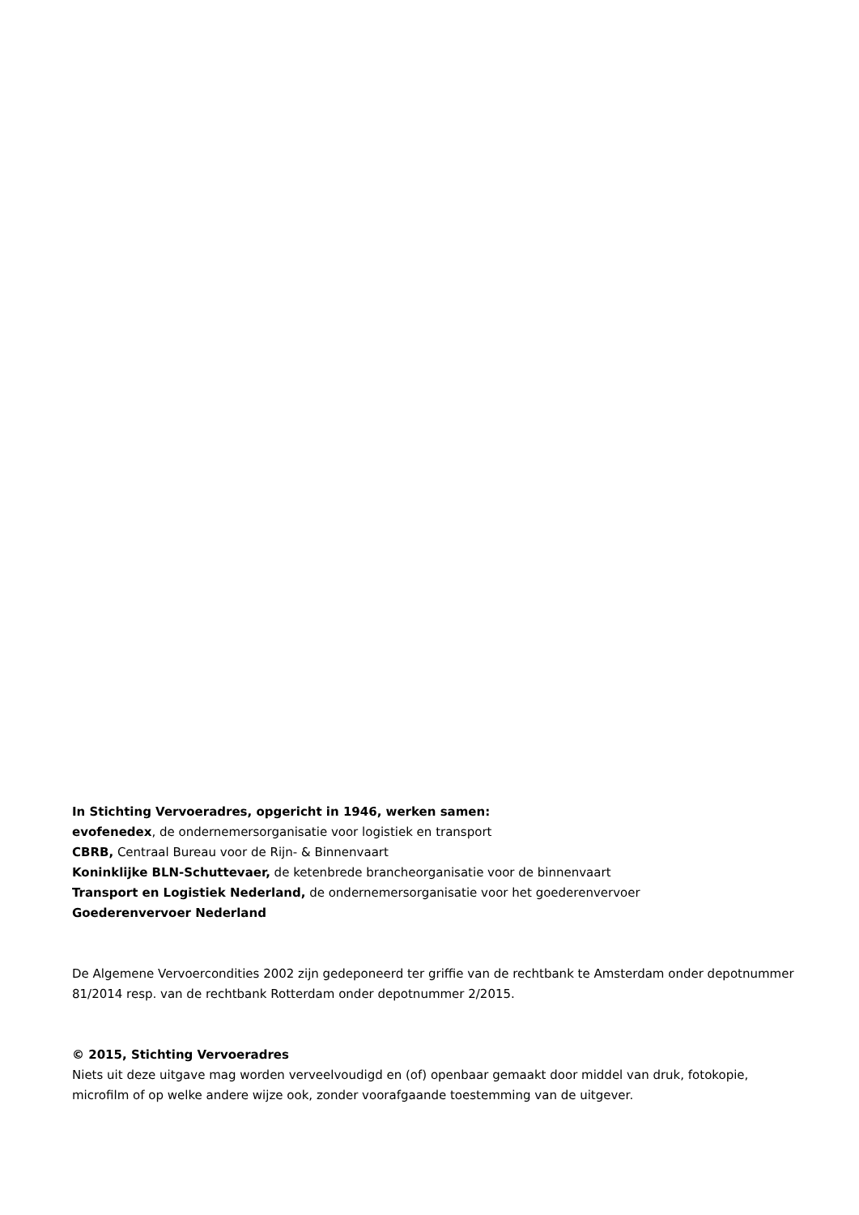In Stichting Vervoeradres, opgericht in 1946, werken samen:
evofenedex, de ondernemersorganisatie voor logistiek en transport
CBRB, Centraal Bureau voor de Rijn- & Binnenvaart
Koninklijke BLN-Schuttevaer, de ketenbrede brancheorganisatie voor de binnenvaart
Transport en Logistiek Nederland, de ondernemersorganisatie voor het goederenvervoer
Goederenvervoer Nederland
De Algemene Vervoercondities 2002 zijn gedeponeerd ter griffie van de rechtbank te Amsterdam onder depotnummer 81/2014 resp. van de rechtbank Rotterdam onder depotnummer 2/2015.
© 2015, Stichting Vervoeradres
Niets uit deze uitgave mag worden verveelvoudigd en (of) openbaar gemaakt door middel van druk, fotokopie, microfilm of op welke andere wijze ook, zonder voorafgaande toestemming van de uitgever.